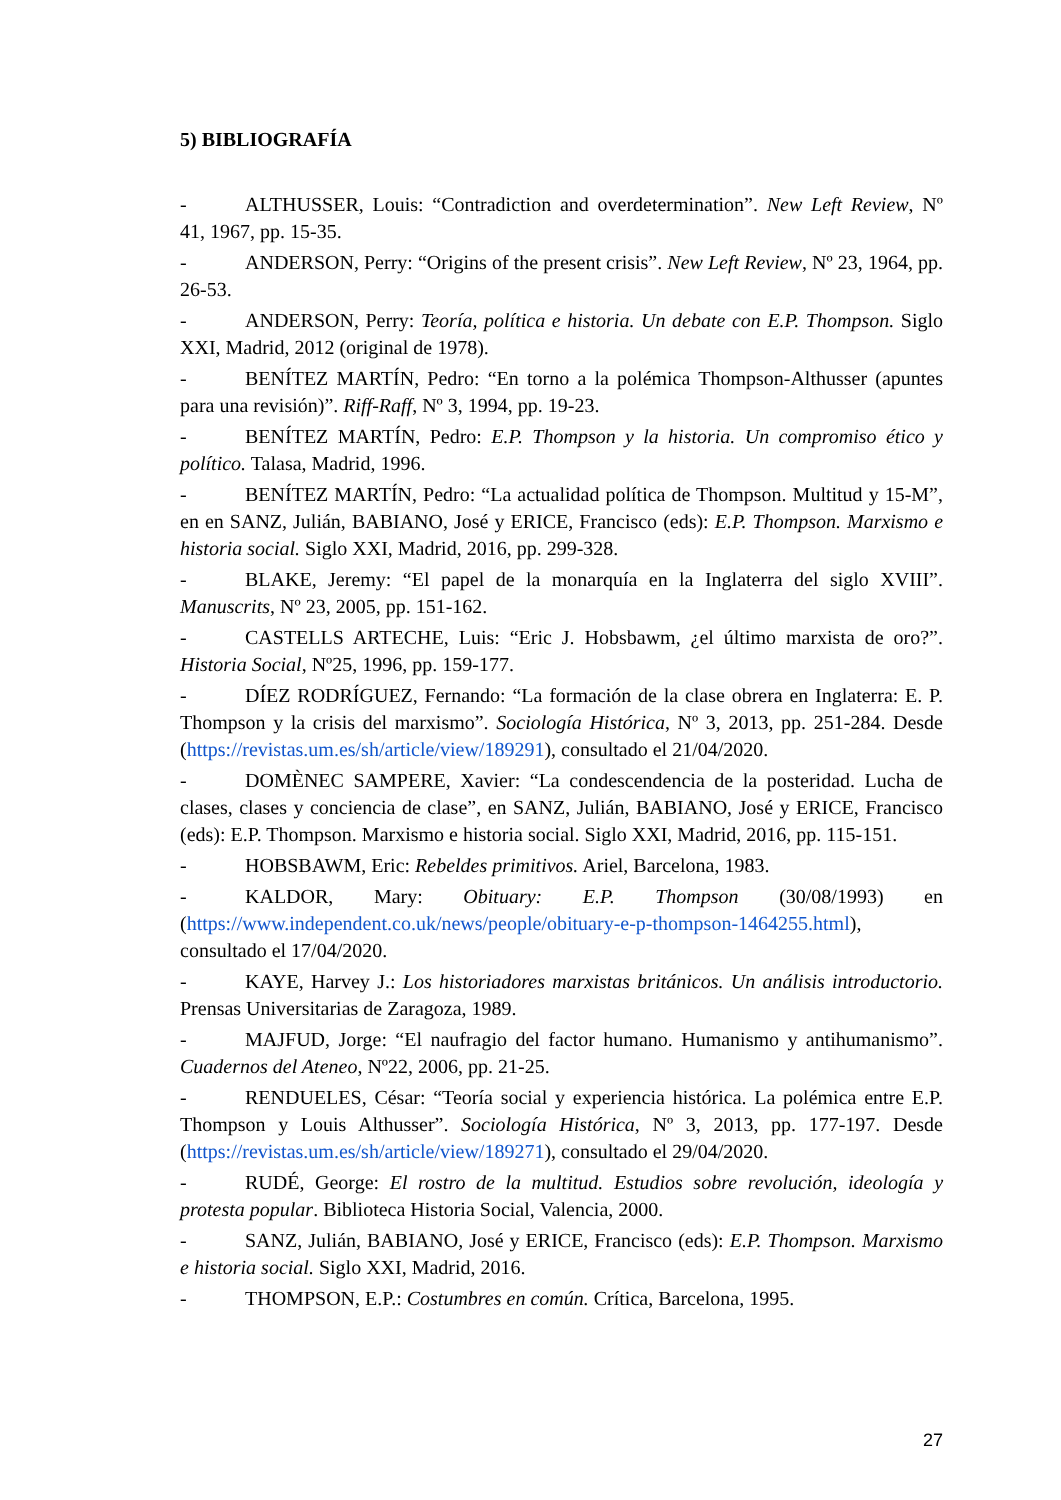5) BIBLIOGRAFÍA
- ALTHUSSER, Louis: “Contradiction and overdetermination”. New Left Review, Nº 41, 1967, pp. 15-35.
- ANDERSON, Perry: “Origins of the present crisis”. New Left Review, Nº 23, 1964, pp. 26-53.
- ANDERSON, Perry: Teoría, política e historia. Un debate con E.P. Thompson. Siglo XXI, Madrid, 2012 (original de 1978).
- BENÍTEZ MARTÍN, Pedro: “En torno a la polémica Thompson-Althusser (apuntes para una revisión)”. Riff-Raff, Nº 3, 1994, pp. 19-23.
- BENÍTEZ MARTÍN, Pedro: E.P. Thompson y la historia. Un compromiso ético y político. Talasa, Madrid, 1996.
- BENÍTEZ MARTÍN, Pedro: “La actualidad política de Thompson. Multitud y 15-M”, en en SANZ, Julián, BABIANO, José y ERICE, Francisco (eds): E.P. Thompson. Marxismo e historia social. Siglo XXI, Madrid, 2016, pp. 299-328.
- BLAKE, Jeremy: “El papel de la monarquía en la Inglaterra del siglo XVIII”. Manuscrits, Nº 23, 2005, pp. 151-162.
- CASTELLS ARTECHE, Luis: “Eric J. Hobsbawm, ¿el último marxista de oro?”. Historia Social, Nº25, 1996, pp. 159-177.
- DÍEZ RODRÍGUEZ, Fernando: “La formación de la clase obrera en Inglaterra: E. P. Thompson y la crisis del marxismo”. Sociología Histórica, Nº 3, 2013, pp. 251-284. Desde (https://revistas.um.es/sh/article/view/189291), consultado el 21/04/2020.
- DOMÈNEC SAMPERE, Xavier: “La condescendencia de la posteridad. Lucha de clases, clases y conciencia de clase”, en SANZ, Julián, BABIANO, José y ERICE, Francisco (eds): E.P. Thompson. Marxismo e historia social. Siglo XXI, Madrid, 2016, pp. 115-151.
- HOBSBAWM, Eric: Rebeldes primitivos. Ariel, Barcelona, 1983.
- KALDOR, Mary: Obituary: E.P. Thompson (30/08/1993) en (https://www.independent.co.uk/news/people/obituary-e-p-thompson-1464255.html), consultado el 17/04/2020.
- KAYE, Harvey J.: Los historiadores marxistas británicos. Un análisis introductorio. Prensas Universitarias de Zaragoza, 1989.
- MAJFUD, Jorge: “El naufragio del factor humano. Humanismo y antihumanismo”. Cuadernos del Ateneo, Nº22, 2006, pp. 21-25.
- RENDUELES, César: “Teoría social y experiencia histórica. La polémica entre E.P. Thompson y Louis Althusser”. Sociología Histórica, Nº 3, 2013, pp. 177-197. Desde (https://revistas.um.es/sh/article/view/189271), consultado el 29/04/2020.
- RUDÉ, George: El rostro de la multitud. Estudios sobre revolución, ideología y protesta popular. Biblioteca Historia Social, Valencia, 2000.
- SANZ, Julián, BABIANO, José y ERICE, Francisco (eds): E.P. Thompson. Marxismo e historia social. Siglo XXI, Madrid, 2016.
- THOMPSON, E.P.: Costumbres en común. Crítica, Barcelona, 1995.
27